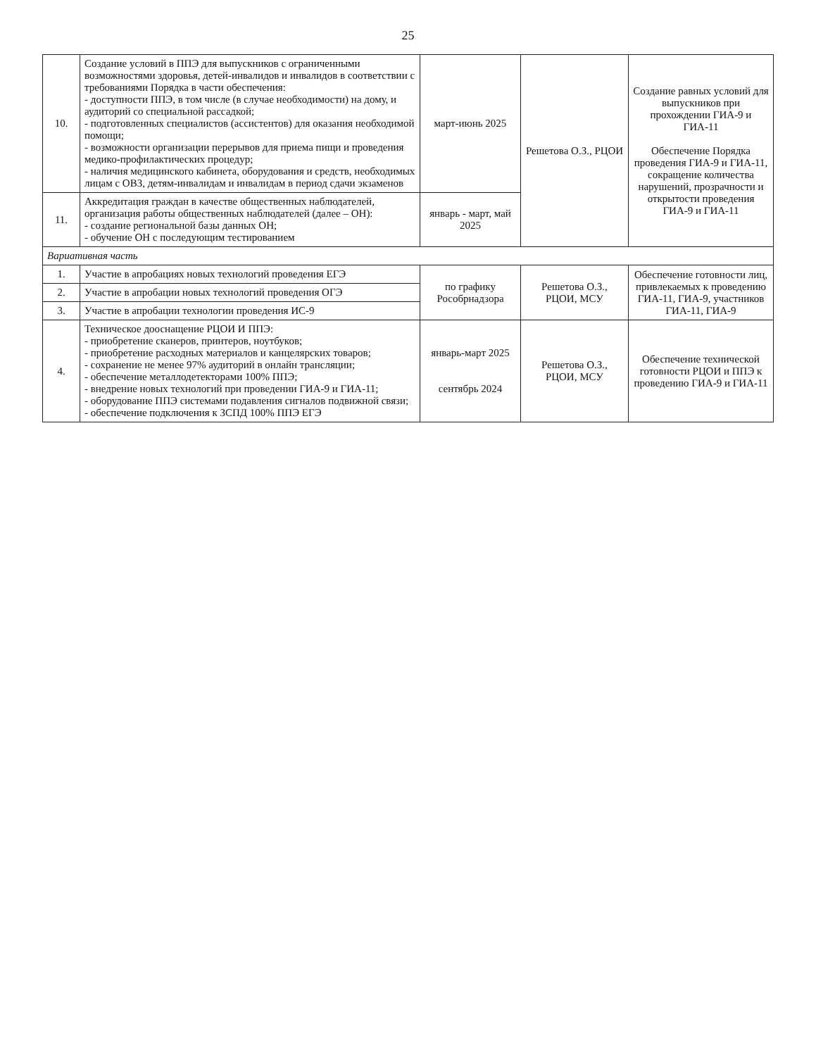25
| 10. | Создание условий в ППЭ для выпускников с ограниченными возможностями здоровья, детей-инвалидов и инвалидов в соответствии с требованиями Порядка в части обеспечения: - доступности ППЭ, в том числе (в случае необходимости) на дому, и аудиторий со специальной рассадкой; - подготовленных специалистов (ассистентов) для оказания необходимой помощи; - возможности организации перерывов для приема пищи и проведения медико-профилактических процедур; - наличия медицинского кабинета, оборудования и средств, необходимых лицам с ОВЗ, детям-инвалидам и инвалидам в период сдачи экзаменов | март-июнь 2025 | Решетова О.З., РЦОИ | Создание равных условий для выпускников при прохождении ГИА-9 и ГИА-11 Обеспечение Порядка проведения ГИА-9 и ГИА-11, сокращение количества нарушений, прозрачности и открытости проведения ГИА-9 и ГИА-11 |
| 11. | Аккредитация граждан в качестве общественных наблюдателей, организация работы общественных наблюдателей (далее – ОН): - создание региональной базы данных ОН; - обучение ОН с последующим тестированием | январь - март, май 2025 | | |
| Вариативная часть | | | | |
| 1. | Участие в апробациях новых технологий проведения ЕГЭ | по графику Рособрнадзора | Решетова О.З., РЦОИ, МСУ | Обеспечение готовности лиц, привлекаемых к проведению ГИА-11, ГИА-9, участников ГИА-11, ГИА-9 |
| 2. | Участие в апробации новых технологий проведения ОГЭ | | | |
| 3. | Участие в апробации технологии проведения ИС-9 | | | |
| 4. | Техническое дооснащение РЦОИ И ППЭ: - приобретение сканеров, принтеров, ноутбуков; - приобретение расходных материалов и канцелярских товаров; - сохранение не менее 97% аудиторий в онлайн трансляции; - обеспечение металлодетекторами 100% ППЭ; - внедрение новых технологий при проведении ГИА-9 и ГИА-11; - оборудование ППЭ системами подавления сигналов подвижной связи; - обеспечение подключения к ЗСПД 100% ППЭ ЕГЭ | январь-март 2025 сентябрь 2024 | Решетова О.З., РЦОИ, МСУ | Обеспечение технической готовности РЦОИ и ППЭ к проведению ГИА-9 и ГИА-11 |